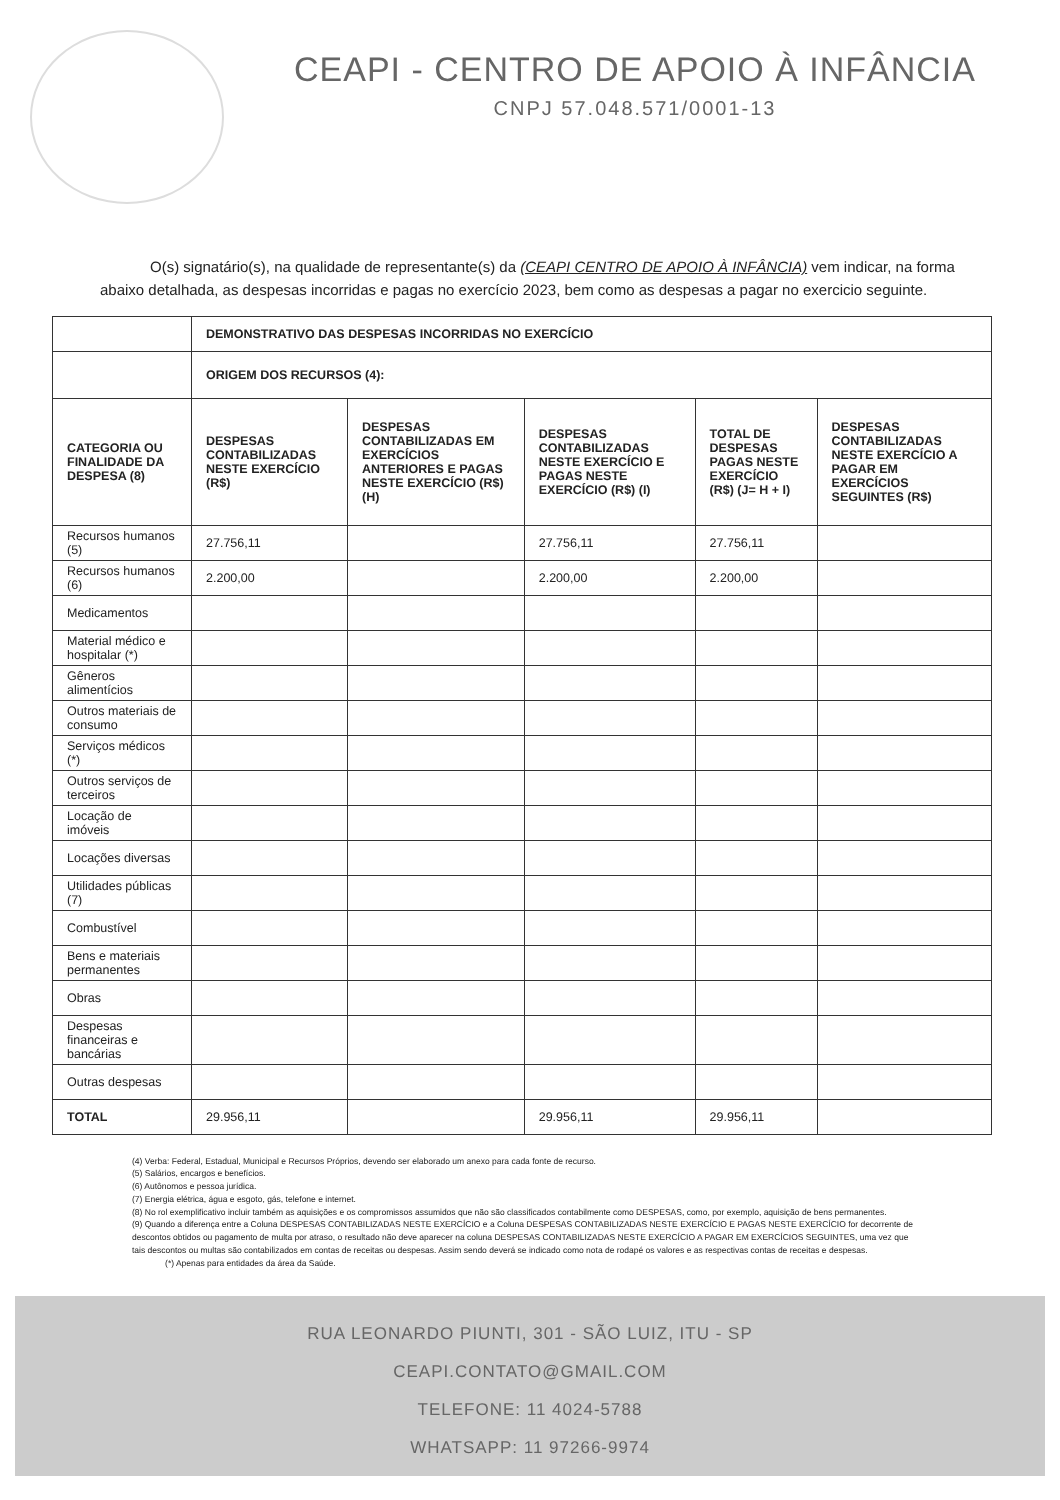CEAPI - CENTRO DE APOIO À INFÂNCIA
CNPJ 57.048.571/0001-13
O(s) signatário(s), na qualidade de representante(s) da (CEAPI CENTRO DE APOIO À INFÂNCIA) vem indicar, na forma abaixo detalhada, as despesas incorridas e pagas no exercício 2023, bem como as despesas a pagar no exercicio seguinte.
| | DEMONSTRATIVO DAS DESPESAS INCORRIDAS NO EXERCÍCIO | | | | |
| | ORIGEM DOS RECURSOS (4): | | | | |
| CATEGORIA OU FINALIDADE DA DESPESA (8) | DESPESAS CONTABILIZADAS NESTE EXERCÍCIO (R$) | DESPESAS CONTABILIZADAS EM EXERCÍCIOS ANTERIORES E PAGAS NESTE EXERCÍCIO (R$) (H) | DESPESAS CONTABILIZADAS NESTE EXERCÍCIO E PAGAS NESTE EXERCÍCIO (R$) (I) | TOTAL DE DESPESAS PAGAS NESTE EXERCÍCIO (R$) (J= H + I) | DESPESAS CONTABILIZADAS NESTE EXERCÍCIO A PAGAR EM EXERCÍCIOS SEGUINTES (R$) |
| Recursos humanos (5) | 27.756,11 | | 27.756,11 | 27.756,11 | |
| Recursos humanos (6) | 2.200,00 | | 2.200,00 | 2.200,00 | |
| Medicamentos | | | | | |
| Material médico e hospitalar (*) | | | | | |
| Gêneros alimentícios | | | | | |
| Outros materiais de consumo | | | | | |
| Serviços médicos (*) | | | | | |
| Outros serviços de terceiros | | | | | |
| Locação de imóveis | | | | | |
| Locações diversas | | | | | |
| Utilidades públicas (7) | | | | | |
| Combustível | | | | | |
| Bens e materiais permanentes | | | | | |
| Obras | | | | | |
| Despesas financeiras e bancárias | | | | | |
| Outras despesas | | | | | |
| TOTAL | 29.956,11 | | 29.956,11 | 29.956,11 | |
(4) Verba: Federal, Estadual, Municipal e Recursos Próprios, devendo ser elaborado um anexo para cada fonte de recurso.
(5) Salários, encargos e benefícios.
(6) Autônomos e pessoa jurídica.
(7) Energia elétrica, água e esgoto, gás, telefone e internet.
(8) No rol exemplificativo incluir também as aquisições e os compromissos assumidos que não são classificados contabilmente como DESPESAS, como, por exemplo, aquisição de bens permanentes.
(9) Quando a diferença entre a Coluna DESPESAS CONTABILIZADAS NESTE EXERCÍCIO e a Coluna DESPESAS CONTABILIZADAS NESTE EXERCÍCIO E PAGAS NESTE EXERCÍCIO for decorrente de descontos obtidos ou pagamento de multa por atraso, o resultado não deve aparecer na coluna DESPESAS CONTABILIZADAS NESTE EXERCÍCIO A PAGAR EM EXERCÍCIOS SEGUINTES, uma vez que tais descontos ou multas são contabilizados em contas de receitas ou despesas. Assim sendo deverá se indicado como nota de rodapé os valores e as respectivas contas de receitas e despesas.
(*) Apenas para entidades da área da Saúde.
RUA LEONARDO PIUNTI, 301 - SÃO LUIZ, ITU - SP
CEAPI.CONTATO@GMAIL.COM
TELEFONE: 11 4024-5788
WHATSAPP: 11 97266-9974